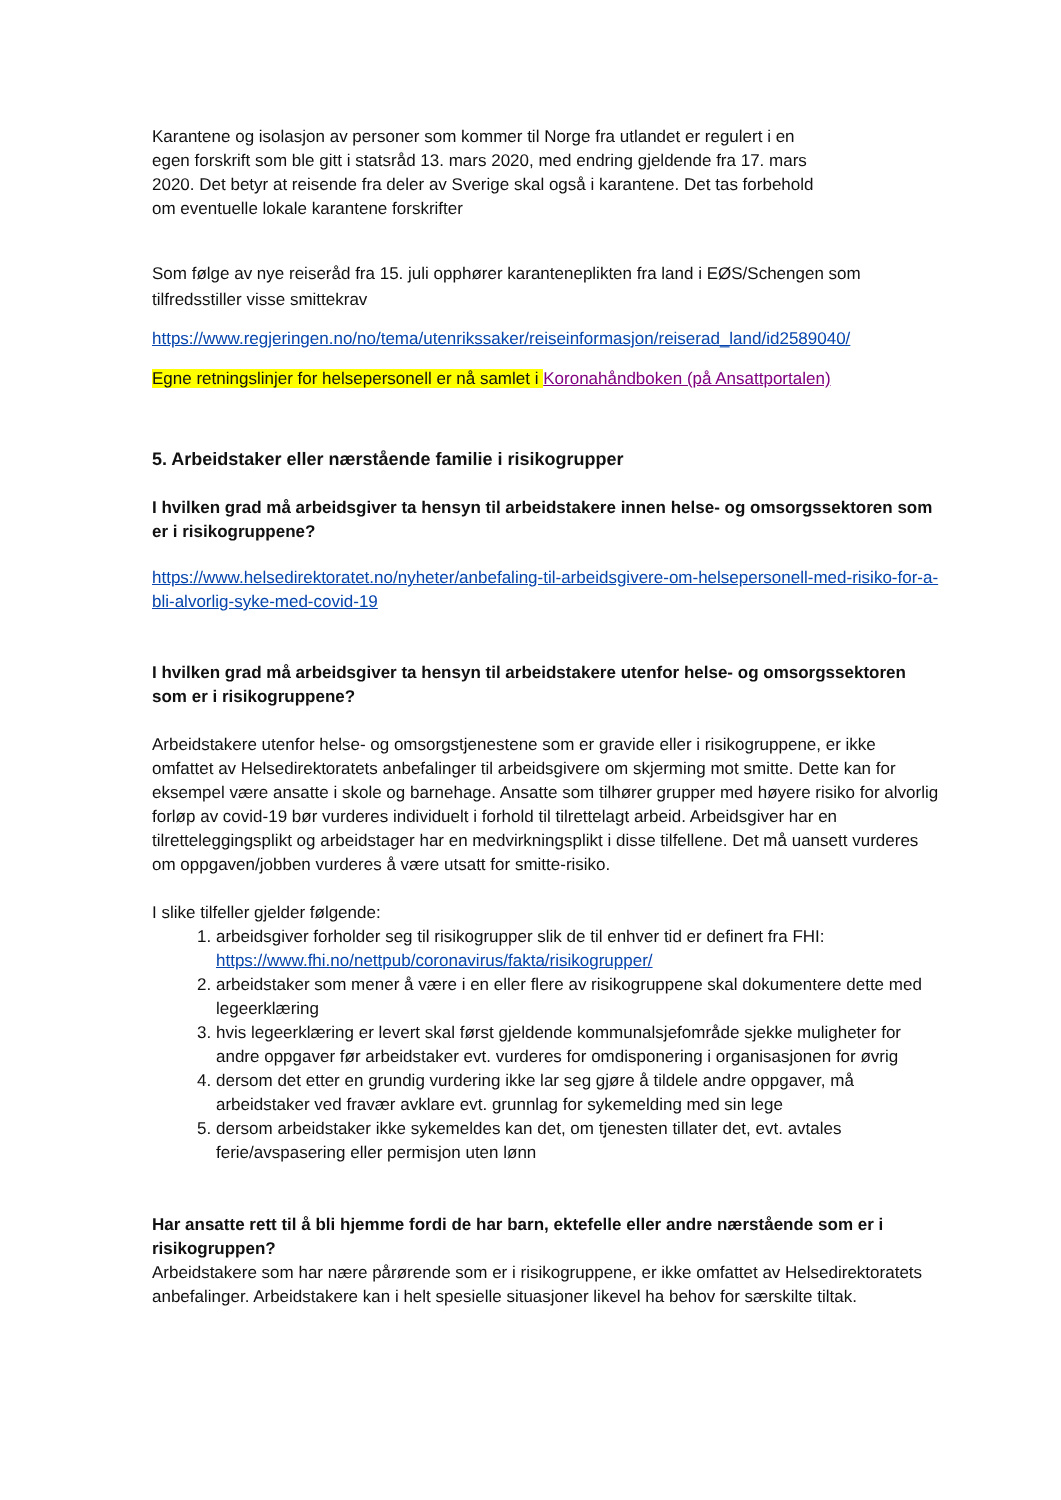Karantene og isolasjon av personer som kommer til Norge fra utlandet er regulert i en
egen forskrift som ble gitt i statsråd 13. mars 2020, med endring gjeldende fra 17. mars
2020. Det betyr at reisende fra deler av Sverige skal også i karantene. Det tas forbehold
om eventuelle lokale karantene forskrifter
Som følge av nye reiseråd fra 15. juli opphører karanteneplikten fra land i EØS/Schengen som tilfredsstiller visse smittekrav
https://www.regjeringen.no/no/tema/utenrikssaker/reiseinformasjon/reiserad_land/id2589040/
Egne retningslinjer for helsepersonell er nå samlet i Koronahåndboken (på Ansattportalen)
5. Arbeidstaker eller nærstående familie i risikogrupper
I hvilken grad må arbeidsgiver ta hensyn til arbeidstakere innen helse- og omsorgssektoren som er i risikogruppene?
https://www.helsedirektoratet.no/nyheter/anbefaling-til-arbeidsgivere-om-helsepersonell-med-risiko-for-a-bli-alvorlig-syke-med-covid-19
I hvilken grad må arbeidsgiver ta hensyn til arbeidstakere utenfor helse- og omsorgssektoren som er i risikogruppene?
Arbeidstakere utenfor helse- og omsorgstjenestene som er gravide eller i risikogruppene, er ikke omfattet av Helsedirektoratets anbefalinger til arbeidsgivere om skjerming mot smitte. Dette kan for eksempel være ansatte i skole og barnehage. Ansatte som tilhører grupper med høyere risiko for alvorlig forløp av covid-19 bør vurderes individuelt i forhold til tilrettelagt arbeid. Arbeidsgiver har en tilretteleggingsplikt og arbeidstager har en medvirkningsplikt i disse tilfellene. Det må uansett vurderes om oppgaven/jobben vurderes å være utsatt for smitte-risiko.
I slike tilfeller gjelder følgende:
1. arbeidsgiver forholder seg til risikogrupper slik de til enhver tid er definert fra FHI: https://www.fhi.no/nettpub/coronavirus/fakta/risikogrupper/
2. arbeidstaker som mener å være i en eller flere av risikogruppene skal dokumentere dette med legeerklæring
3. hvis legeerklæring er levert skal først gjeldende kommunalsjefområde sjekke muligheter for andre oppgaver før arbeidstaker evt. vurderes for omdisponering i organisasjonen for øvrig
4. dersom det etter en grundig vurdering ikke lar seg gjøre å tildele andre oppgaver, må arbeidstaker ved fravær avklare evt. grunnlag for sykemelding med sin lege
5. dersom arbeidstaker ikke sykemeldes kan det, om tjenesten tillater det, evt. avtales ferie/avspasering eller permisjon uten lønn
Har ansatte rett til å bli hjemme fordi de har barn, ektefelle eller andre nærstående som er i risikogruppen?
Arbeidstakere som har nære pårørende som er i risikogruppene, er ikke omfattet av Helsedirektoratets anbefalinger. Arbeidstakere kan i helt spesielle situasjoner likevel ha behov for særskilte tiltak.